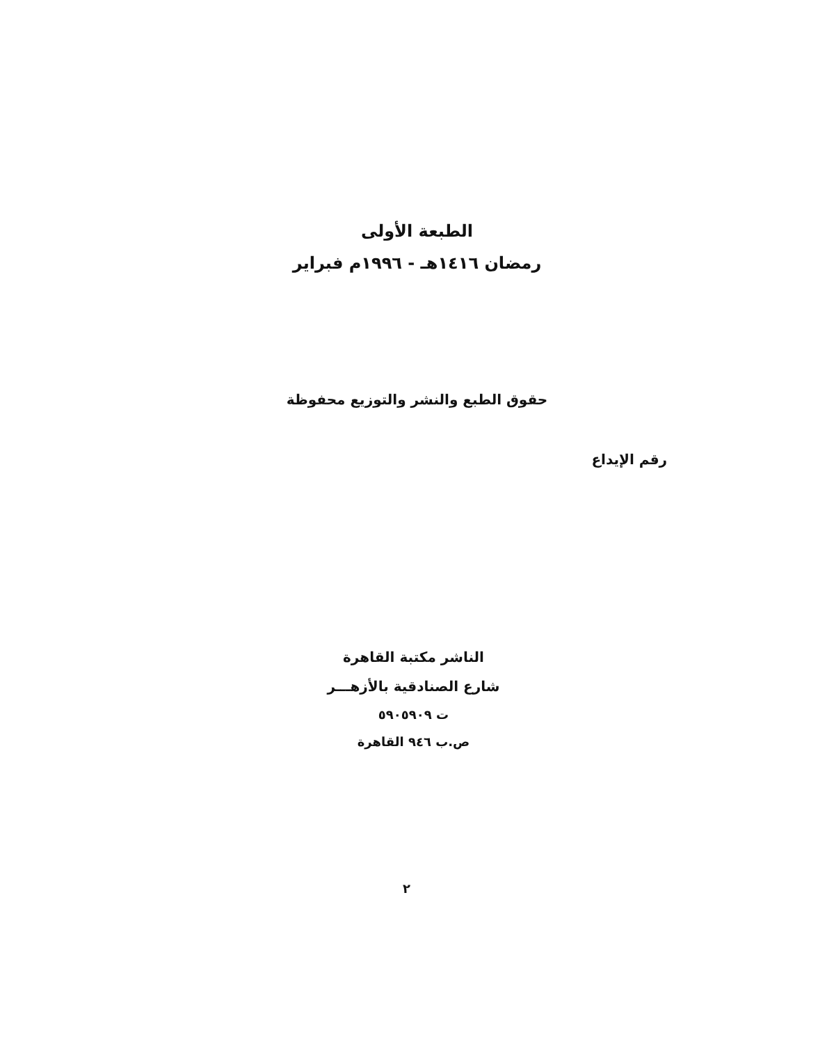الطبعة الأولى
رمضان ١٤١٦هـ - ١٩٩٦م فبراير
حقوق الطبع والنشر والتوزيع محفوظة
رقم الإيداع
الناشر مكتبة القاهرة
شارع الصنادقية بالأزهـــر
ت ٥٩٠٥٩٠٩
ص.ب ٩٤٦ القاهرة
٢